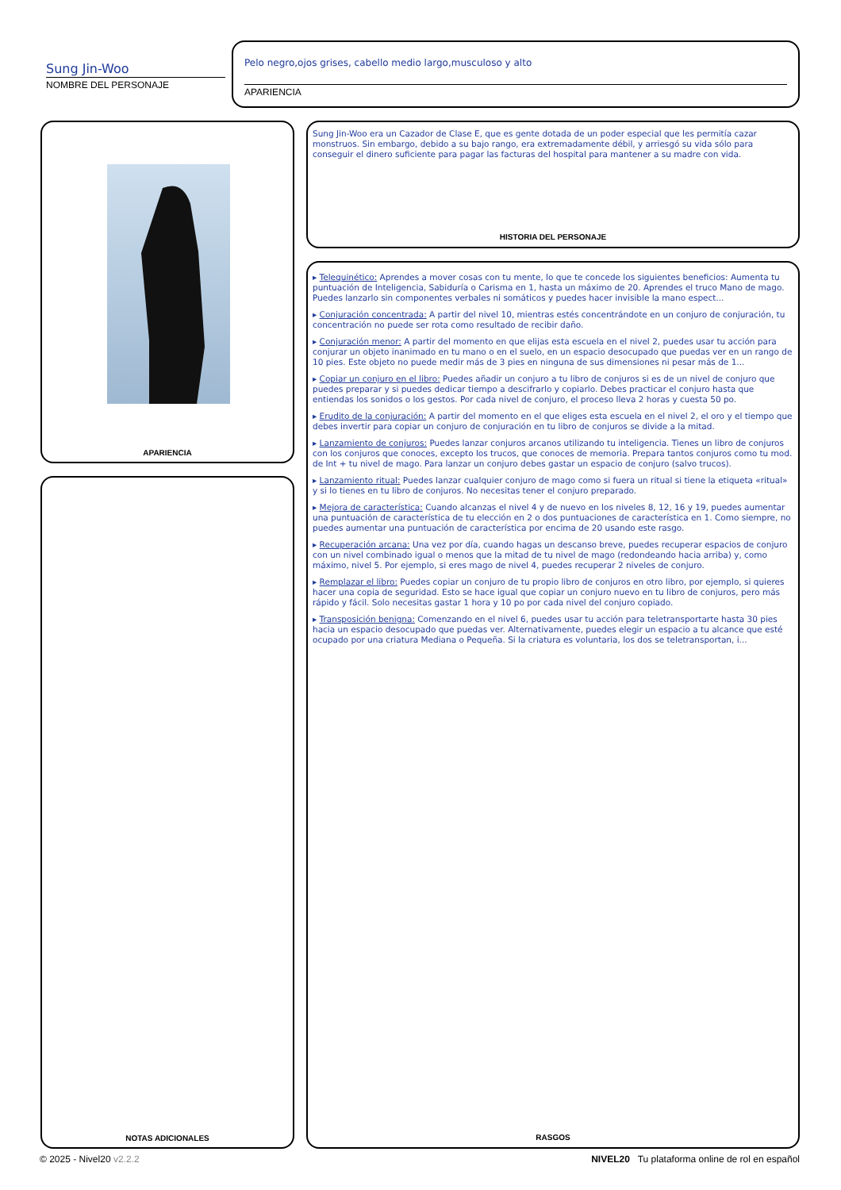Sung Jin-Woo
NOMBRE DEL PERSONAJE
Pelo negro,ojos grises, cabello medio largo,musculoso y alto
APARIENCIA
APARIENCIA
NOTAS ADICIONALES
Sung Jin-Woo era un Cazador de Clase E, que es gente dotada de un poder especial que les permitía cazar monstruos. Sin embargo, debido a su bajo rango, era extremadamente débil, y arriesgó su vida sólo para conseguir el dinero suficiente para pagar las facturas del hospital para mantener a su madre con vida.
HISTORIA DEL PERSONAJE
▸ Telequinético: Aprendes a mover cosas con tu mente, lo que te concede los siguientes beneficios: Aumenta tu puntuación de Inteligencia, Sabiduría o Carisma en 1, hasta un máximo de 20. Aprendes el truco Mano de mago. Puedes lanzarlo sin componentes verbales ni somáticos y puedes hacer invisible la mano espect...
▸ Conjuración concentrada: A partir del nivel 10, mientras estés concentrándote en un conjuro de conjuración, tu concentración no puede ser rota como resultado de recibir daño.
▸ Conjuración menor: A partir del momento en que elijas esta escuela en el nivel 2, puedes usar tu acción para conjurar un objeto inanimado en tu mano o en el suelo, en un espacio desocupado que puedas ver en un rango de 10 pies. Este objeto no puede medir más de 3 pies en ninguna de sus dimensiones ni pesar más de 1...
▸ Copiar un conjuro en el libro: Puedes añadir un conjuro a tu libro de conjuros si es de un nivel de conjuro que puedes preparar y si puedes dedicar tiempo a descifrarlo y copiarlo. Debes practicar el conjuro hasta que entiendas los sonidos o los gestos. Por cada nivel de conjuro, el proceso lleva 2 horas y cuesta 50 po.
▸ Erudito de la conjuración: A partir del momento en el que eliges esta escuela en el nivel 2, el oro y el tiempo que debes invertir para copiar un conjuro de conjuración en tu libro de conjuros se divide a la mitad.
▸ Lanzamiento de conjuros: Puedes lanzar conjuros arcanos utilizando tu inteligencia. Tienes un libro de conjuros con los conjuros que conoces, excepto los trucos, que conoces de memoria. Prepara tantos conjuros como tu mod. de Int + tu nivel de mago. Para lanzar un conjuro debes gastar un espacio de conjuro (salvo trucos).
▸ Lanzamiento ritual: Puedes lanzar cualquier conjuro de mago como si fuera un ritual si tiene la etiqueta «ritual» y si lo tienes en tu libro de conjuros. No necesitas tener el conjuro preparado.
▸ Mejora de característica: Cuando alcanzas el nivel 4 y de nuevo en los niveles 8, 12, 16 y 19, puedes aumentar una puntuación de característica de tu elección en 2 o dos puntuaciones de característica en 1. Como siempre, no puedes aumentar una puntuación de característica por encima de 20 usando este rasgo.
▸ Recuperación arcana: Una vez por día, cuando hagas un descanso breve, puedes recuperar espacios de conjuro con un nivel combinado igual o menos que la mitad de tu nivel de mago (redondeando hacia arriba) y, como máximo, nivel 5. Por ejemplo, si eres mago de nivel 4, puedes recuperar 2 niveles de conjuro.
▸ Remplazar el libro: Puedes copiar un conjuro de tu propio libro de conjuros en otro libro, por ejemplo, si quieres hacer una copia de seguridad. Esto se hace igual que copiar un conjuro nuevo en tu libro de conjuros, pero más rápido y fácil. Solo necesitas gastar 1 hora y 10 po por cada nivel del conjuro copiado.
▸ Transposición benigna: Comenzando en el nivel 6, puedes usar tu acción para teletransportarte hasta 30 pies hacia un espacio desocupado que puedas ver. Alternativamente, puedes elegir un espacio a tu alcance que esté ocupado por una criatura Mediana o Pequeña. Si la criatura es voluntaria, los dos se teletransportan, i...
RASGOS
© 2025 - Nivel20 v2.2.2
NIVEL20 Tu plataforma online de rol en español